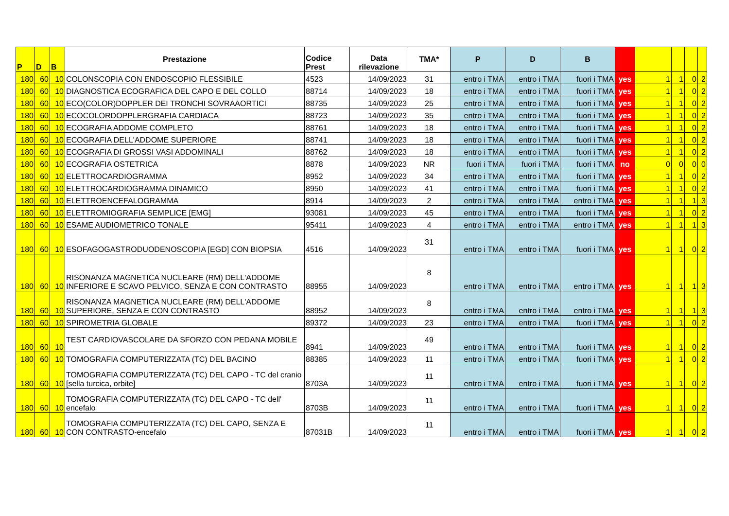| P | D | B | Prestazione | Codice Prest | Data rilevazione | TMA* | P | D | B | | | | | |
| --- | --- | --- | --- | --- | --- | --- | --- | --- | --- | --- | --- | --- | --- | --- |
| 180 | 60 | 10 | COLONSCOPIA CON ENDOSCOPIO FLESSIBILE | 4523 | 14/09/2023 | 31 | entro i TMA | entro i TMA | fuori i TMA | yes | 1 | 1 | 0 | 2 |
| 180 | 60 | 10 | DIAGNOSTICA ECOGRAFICA DEL CAPO E DEL COLLO | 88714 | 14/09/2023 | 18 | entro i TMA | entro i TMA | fuori i TMA | yes | 1 | 1 | 0 | 2 |
| 180 | 60 | 10 | ECO(COLOR)DOPPLER DEI TRONCHI SOVRAAORTICI | 88735 | 14/09/2023 | 25 | entro i TMA | entro i TMA | fuori i TMA | yes | 1 | 1 | 0 | 2 |
| 180 | 60 | 10 | ECOCOLORDOPPLERGRAFIA CARDIACA | 88723 | 14/09/2023 | 35 | entro i TMA | entro i TMA | fuori i TMA | yes | 1 | 1 | 0 | 2 |
| 180 | 60 | 10 | ECOGRAFIA ADDOME COMPLETO | 88761 | 14/09/2023 | 18 | entro i TMA | entro i TMA | fuori i TMA | yes | 1 | 1 | 0 | 2 |
| 180 | 60 | 10 | ECOGRAFIA DELL'ADDOME SUPERIORE | 88741 | 14/09/2023 | 18 | entro i TMA | entro i TMA | fuori i TMA | yes | 1 | 1 | 0 | 2 |
| 180 | 60 | 10 | ECOGRAFIA DI GROSSI VASI ADDOMINALI | 88762 | 14/09/2023 | 18 | entro i TMA | entro i TMA | fuori i TMA | yes | 1 | 1 | 0 | 2 |
| 180 | 60 | 10 | ECOGRAFIA OSTETRICA | 8878 | 14/09/2023 | NR | fuori i TMA | fuori i TMA | fuori i TMA | no | 0 | 0 | 0 | 0 |
| 180 | 60 | 10 | ELETTROCARDIOGRAMMA | 8952 | 14/09/2023 | 34 | entro i TMA | entro i TMA | fuori i TMA | yes | 1 | 1 | 0 | 2 |
| 180 | 60 | 10 | ELETTROCARDIOGRAMMA DINAMICO | 8950 | 14/09/2023 | 41 | entro i TMA | entro i TMA | fuori i TMA | yes | 1 | 1 | 0 | 2 |
| 180 | 60 | 10 | ELETTROENCEFALOGRAMMA | 8914 | 14/09/2023 | 2 | entro i TMA | entro i TMA | entro i TMA | yes | 1 | 1 | 1 | 3 |
| 180 | 60 | 10 | ELETTROMIOGRAFIA SEMPLICE [EMG] | 93081 | 14/09/2023 | 45 | entro i TMA | entro i TMA | fuori i TMA | yes | 1 | 1 | 0 | 2 |
| 180 | 60 | 10 | ESAME AUDIOMETRICO TONALE | 95411 | 14/09/2023 | 4 | entro i TMA | entro i TMA | entro i TMA | yes | 1 | 1 | 1 | 3 |
| 180 | 60 | 10 | ESOFAGOGASTRODUODENOSCOPIA [EGD] CON BIOPSIA | 4516 | 14/09/2023 | 31 | entro i TMA | entro i TMA | fuori i TMA | yes | 1 | 1 | 0 | 2 |
| 180 | 60 | 10 | RISONANZA MAGNETICA NUCLEARE (RM) DELL'ADDOME INFERIORE E SCAVO PELVICO, SENZA E CON CONTRASTO | 88955 | 14/09/2023 | 8 | entro i TMA | entro i TMA | entro i TMA | yes | 1 | 1 | 1 | 3 |
| 180 | 60 | 10 | RISONANZA MAGNETICA NUCLEARE (RM) DELL'ADDOME SUPERIORE, SENZA E CON CONTRASTO | 88952 | 14/09/2023 | 8 | entro i TMA | entro i TMA | entro i TMA | yes | 1 | 1 | 1 | 3 |
| 180 | 60 | 10 | SPIROMETRIA GLOBALE | 89372 | 14/09/2023 | 23 | entro i TMA | entro i TMA | fuori i TMA | yes | 1 | 1 | 0 | 2 |
| 180 | 60 | 10 | TEST CARDIOVASCOLARE DA SFORZO CON PEDANA MOBILE | 8941 | 14/09/2023 | 49 | entro i TMA | entro i TMA | fuori i TMA | yes | 1 | 1 | 0 | 2 |
| 180 | 60 | 10 | TOMOGRAFIA COMPUTERIZZATA (TC) DEL BACINO | 88385 | 14/09/2023 | 11 | entro i TMA | entro i TMA | fuori i TMA | yes | 1 | 1 | 0 | 2 |
| 180 | 60 | 10 | TOMOGRAFIA COMPUTERIZZATA (TC) DEL CAPO - TC del cranio [sella turcica, orbite] | 8703A | 14/09/2023 | 11 | entro i TMA | entro i TMA | fuori i TMA | yes | 1 | 1 | 0 | 2 |
| 180 | 60 | 10 | TOMOGRAFIA COMPUTERIZZATA (TC) DEL CAPO - TC dell' encefalo | 8703B | 14/09/2023 | 11 | entro i TMA | entro i TMA | fuori i TMA | yes | 1 | 1 | 0 | 2 |
| 180 | 60 | 10 | TOMOGRAFIA COMPUTERIZZATA (TC) DEL CAPO, SENZA E CON CONTRASTO-encefalo | 87031B | 14/09/2023 | 11 | entro i TMA | entro i TMA | fuori i TMA | yes | 1 | 1 | 0 | 2 |